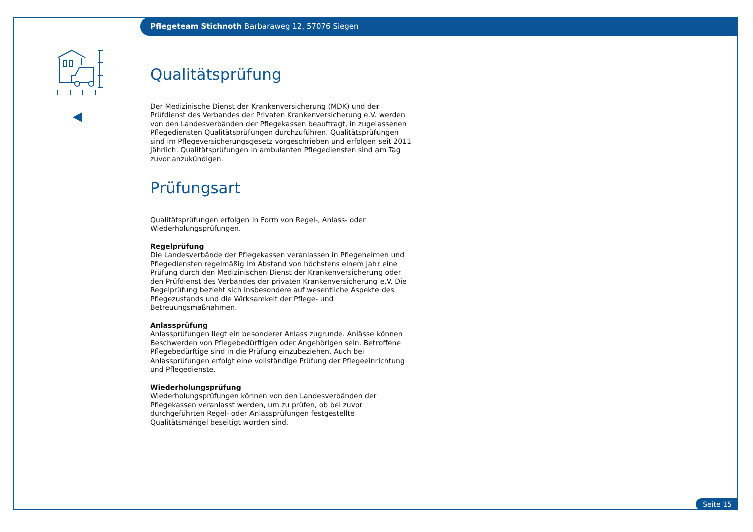Pflegeteam Stichnoth Barbaraweg 12, 57076 Siegen
Qualitätsprüfung
Der Medizinische Dienst der Krankenversicherung (MDK) und der Prüfdienst des Verbandes der Privaten Krankenversicherung e.V. werden von den Landesverbänden der Pflegekassen beauftragt, in zugelassenen Pflegediensten Qualitätsprüfungen durchzuführen. Qualitätsprüfungen sind im Pflegeversicherungsgesetz vorgeschrieben und erfolgen seit 2011 jährlich. Qualitätsprüfungen in ambulanten Pflegediensten sind am Tag zuvor anzukündigen.
Prüfungsart
Qualitätsprüfungen erfolgen in Form von Regel-, Anlass- oder Wiederholungsprüfungen.
Regelprüfung
Die Landesverbände der Pflegekassen veranlassen in Pflegeheimen und Pflegediensten regelmäßig im Abstand von höchstens einem Jahr eine Prüfung durch den Medizinischen Dienst der Krankenversicherung oder den Prüfdienst des Verbandes der privaten Krankenversicherung e.V. Die Regelprüfung bezieht sich insbesondere auf wesentliche Aspekte des Pflegezustands und die Wirksamkeit der Pflege- und Betreuungsmaßnahmen.
Anlassprüfung
Anlassprüfungen liegt ein besonderer Anlass zugrunde. Anlässe können Beschwerden von Pflegebedürftigen oder Angehörigen sein. Betroffene Pflegebedürftige sind in die Prüfung einzubeziehen. Auch bei Anlassprüfungen erfolgt eine vollständige Prüfung der Pflegeeinrichtung und Pflegedienste.
Wiederholungsprüfung
Wiederholungsprüfungen können von den Landesverbänden der Pflegekassen veranlasst werden, um zu prüfen, ob bei zuvor durchgeführten Regel- oder Anlassprüfungen festgestellte Qualitätsmängel beseitigt worden sind.
Seite 15